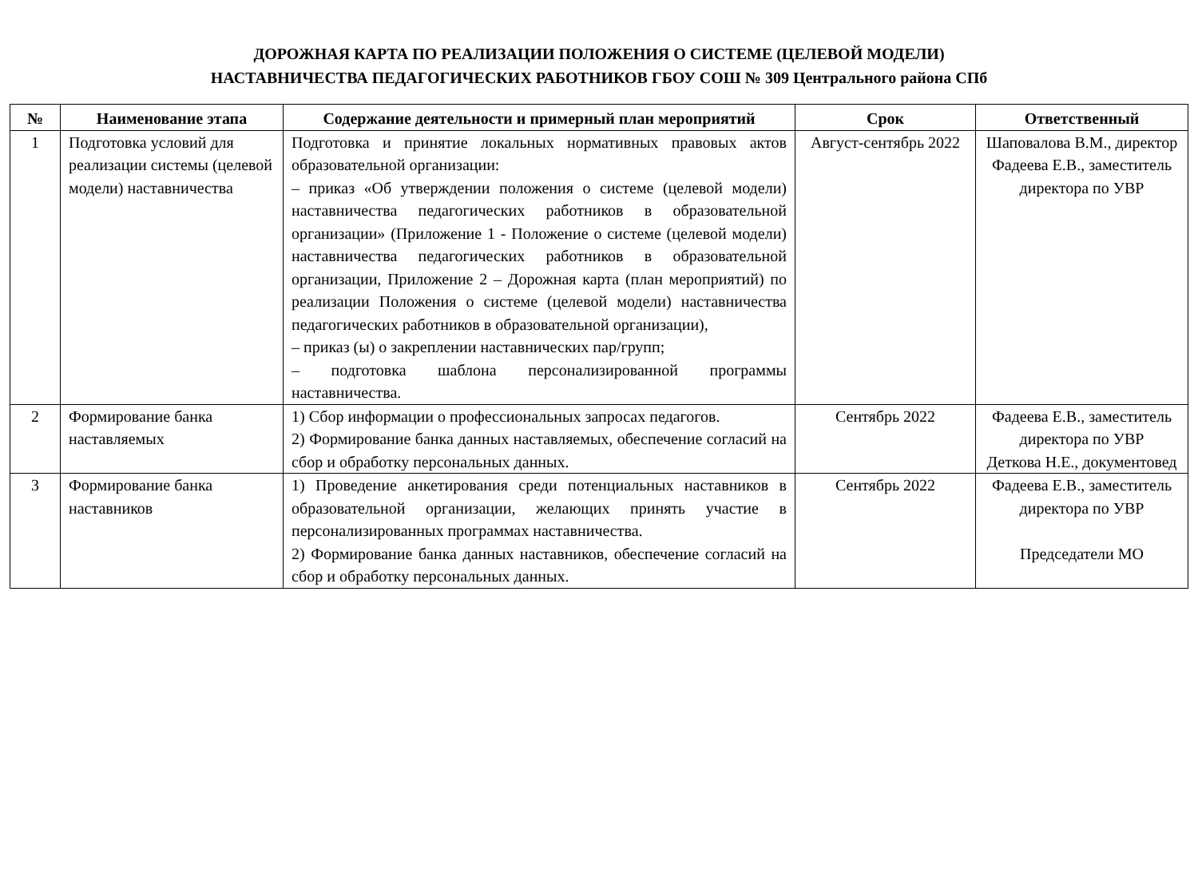ДОРОЖНАЯ КАРТА ПО РЕАЛИЗАЦИИ ПОЛОЖЕНИЯ О СИСТЕМЕ (ЦЕЛЕВОЙ МОДЕЛИ)
НАСТАВНИЧЕСТВА ПЕДАГОГИЧЕСКИХ РАБОТНИКОВ ГБОУ СОШ № 309 Центрального района СПб
| № | Наименование этапа | Содержание деятельности и примерный план мероприятий | Срок | Ответственный |
| --- | --- | --- | --- | --- |
| 1 | Подготовка условий для реализации системы (целевой модели) наставничества | Подготовка и принятие локальных нормативных правовых актов образовательной организации: – приказ «Об утверждении положения о системе (целевой модели) наставничества педагогических работников в образовательной организации» (Приложение 1 - Положение о системе (целевой модели) наставничества педагогических работников в образовательной организации, Приложение 2 – Дорожная карта (план мероприятий) по реализации Положения о системе (целевой модели) наставничества педагогических работников в образовательной организации), – приказ (ы) о закреплении наставнических пар/групп; – подготовка шаблона персонализированной программы наставничества. | Август-сентябрь 2022 | Шаповалова В.М., директор Фадеева Е.В., заместитель директора по УВР |
| 2 | Формирование банка наставляемых | 1) Сбор информации о профессиональных запросах педагогов. 2) Формирование банка данных наставляемых, обеспечение согласий на сбор и обработку персональных данных. | Сентябрь 2022 | Фадеева Е.В., заместитель директора по УВР Деткова Н.Е., документовед |
| 3 | Формирование банка наставников | 1) Проведение анкетирования среди потенциальных наставников в образовательной организации, желающих принять участие в персонализированных программах наставничества. 2) Формирование банка данных наставников, обеспечение согласий на сбор и обработку персональных данных. | Сентябрь 2022 | Фадеева Е.В., заместитель директора по УВР Председатели МО |